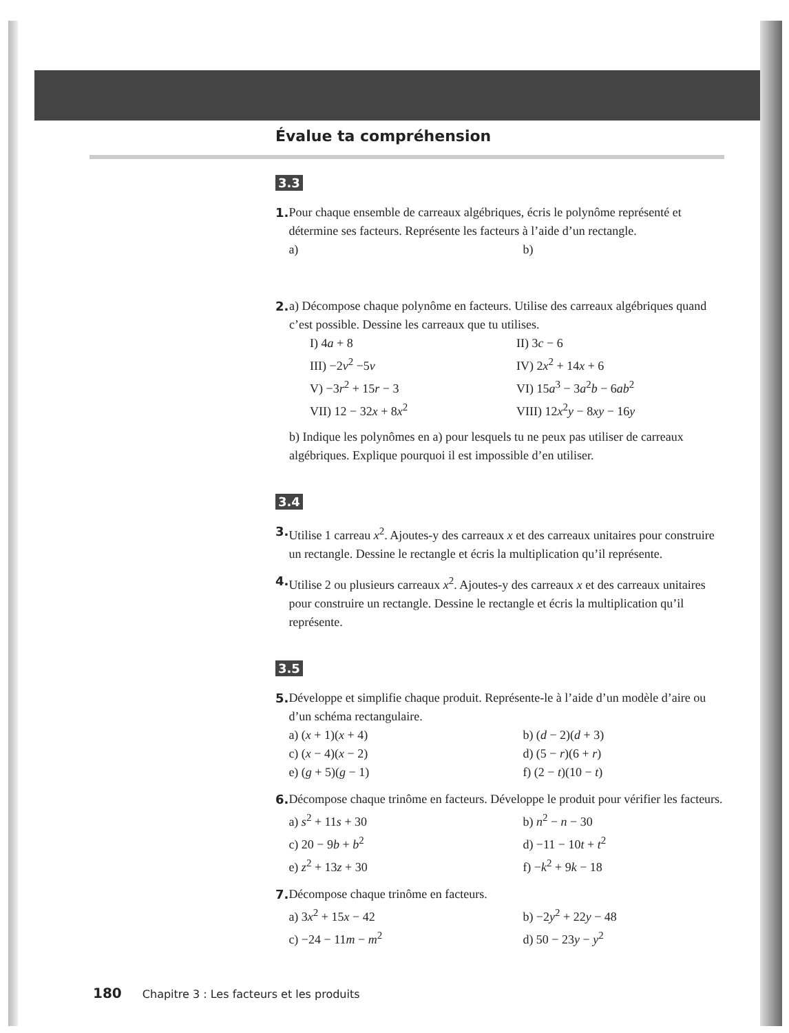Évalue ta compréhension
3.3
1. Pour chaque ensemble de carreaux algébriques, écris le polynôme représenté et détermine ses facteurs. Représente les facteurs à l’aide d’un rectangle.
a)
b)
2. a) Décompose chaque polynôme en facteurs. Utilise des carreaux algébriques quand c’est possible. Dessine les carreaux que tu utilises.
I) 4a + 8
II) 3c − 6
III) −2v<sup>2</sup> −5v
IV) 2x<sup>2</sup> + 14x + 6
V) −3r<sup>2</sup> + 15r − 3
VI) 15a<sup>3</sup> − 3a<sup>2</sup>b − 6ab<sup>2</sup>
VII) 12 − 32x + 8x<sup>2</sup>
VIII) 12x<sup>2</sup>y − 8xy − 16y
b) Indique les polynômes en a) pour lesquels tu ne peux pas utiliser de carreaux algébriques. Explique pourquoi il est impossible d’en utiliser.
3.4
3. Utilise 1 carreau x<sup>2</sup>. Ajoutes-y des carreaux x et des carreaux unitaires pour construire un rectangle. Dessine le rectangle et écris la multiplication qu’il représente.
4. Utilise 2 ou plusieurs carreaux x<sup>2</sup>. Ajoutes-y des carreaux x et des carreaux unitaires pour construire un rectangle. Dessine le rectangle et écris la multiplication qu’il représente.
3.5
5. Développe et simplifie chaque produit. Représente-le à l’aide d’un modèle d’aire ou d’un schéma rectangulaire.
a) (x + 1)(x + 4)
b) (d − 2)(d + 3)
c) (x − 4)(x − 2)
d) (5 − r)(6 + r)
e) (g + 5)(g − 1)
f) (2 − t)(10 − t)
6. Décompose chaque trinôme en facteurs. Développe le produit pour vérifier les facteurs.
a) s<sup>2</sup> + 11s + 30
b) n<sup>2</sup> − n − 30
c) 20 − 9b + b<sup>2</sup>
d) −11 − 10t + t<sup>2</sup>
e) z<sup>2</sup> + 13z + 30
f) −k<sup>2</sup> + 9k − 18
7. Décompose chaque trinôme en facteurs.
a) 3x<sup>2</sup> + 15x − 42
b) −2y<sup>2</sup> + 22y − 48
c) −24 − 11m − m<sup>2</sup>
d) 50 − 23y − y<sup>2</sup>
180 Chapitre 3 : Les facteurs et les produits